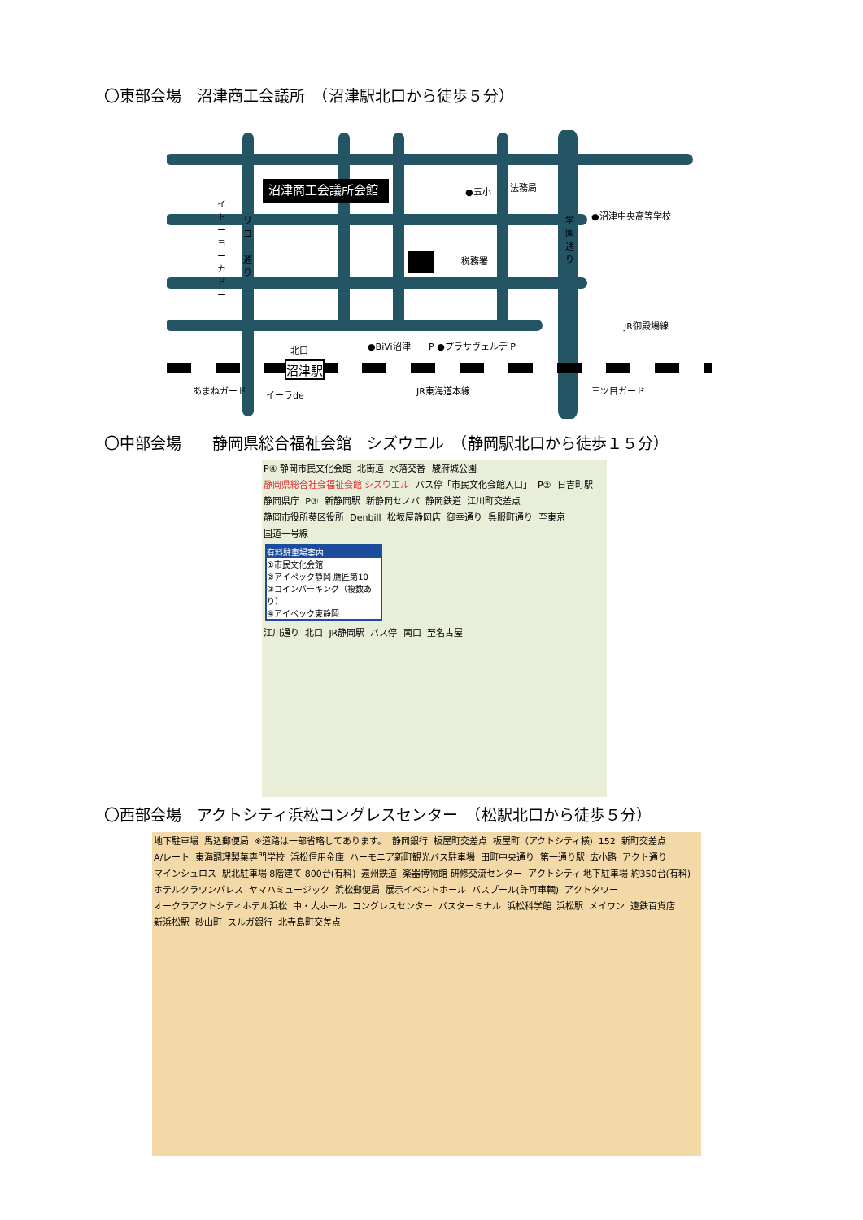〇東部会場　沼津商工会議所　（沼津駅北口から徒歩５分）
沼津商工会議所会館 ●五小 法務局
●沼津中央高等学校
税務署
北口 ●BiVi沼津 P ●プラサヴェルデ P
JR御殿場線
沼津駅
あまねガード イーラde JR東海道本線 三ツ目ガード
イトーヨーカドー
リコー通り
学園通り
〇中部会場　　静岡県総合福祉会館　シズウエル　（静岡駅北口から徒歩１５分）
P④ 静岡市民文化会館 北街道 水落交番 駿府城公園 静岡県総合社会福祉会館 シズウエル バス停「市民文化会館入口」 P② 日吉町駅 静岡県庁 P③ 新静岡駅 新静岡セノバ 静岡鉄道 江川町交差点 静岡市役所葵区役所 Denbill 松坂屋静岡店 御幸通り 呉服町通り 至東京 国道一号線
有料駐車場案内
①市民文化会館
②アイペック静岡 鷹匠第10
③コインパーキング（複数あり）
④アイペック東静岡
江川通り 北口 JR静岡駅 バス停 南口 至名古屋
〇西部会場　アクトシティ浜松コングレスセンター　（松駅北口から徒歩５分）
地下駐車場 馬込郵便局 ※道路は一部省略してあります。 静岡銀行 板屋町交差点 板屋町（アクトシティ横) 152 新町交差点 A/レート 東海調理製菓専門学校 浜松信用金庫 ハーモニア新町観光バス駐車場 田町中央通り 第一通り駅 広小路 アクト通り マインシュロス 駅北駐車場 8階建て 800台(有料) 遠州鉄道 楽器博物館 研修交流センター アクトシティ 地下駐車場 約350台(有料) ホテルクラウンパレス ヤマハミュージック 浜松郵便局 展示イベントホール バスプール(許可車輌) アクトタワー オークラアクトシティホテル浜松 中・大ホール コングレスセンター バスターミナル 浜松科学館 浜松駅 メイワン 遠鉄百貨店 新浜松駅 砂山町 スルガ銀行 北寺島町交差点